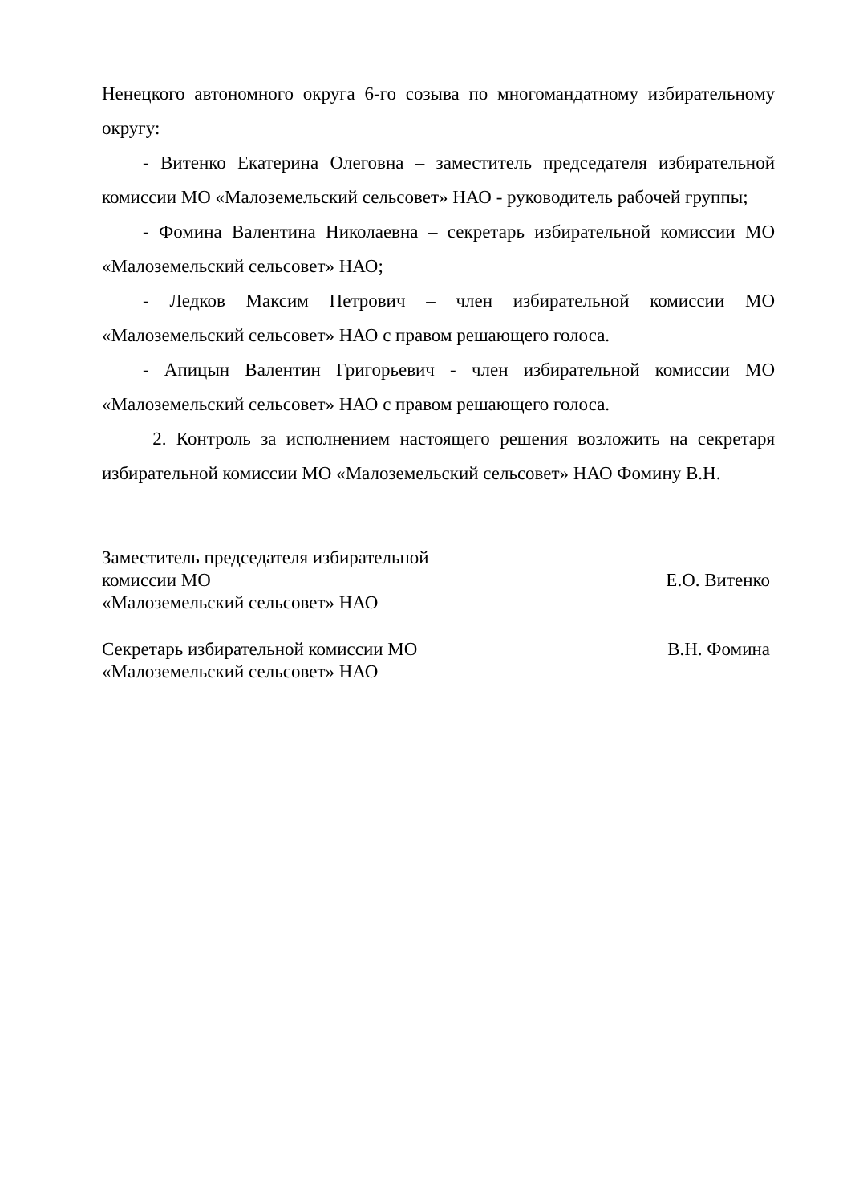Ненецкого автономного округа 6-го созыва по многомандатному избирательному округу:
- Витенко Екатерина Олеговна – заместитель председателя избирательной комиссии МО «Малоземельский сельсовет» НАО - руководитель рабочей группы;
- Фомина Валентина Николаевна – секретарь избирательной комиссии МО «Малоземельский сельсовет» НАО;
- Ледков Максим Петрович – член избирательной комиссии МО «Малоземельский сельсовет» НАО с правом решающего голоса.
- Апицын Валентин Григорьевич - член избирательной комиссии МО «Малоземельский сельсовет» НАО с правом решающего голоса.
2. Контроль за исполнением настоящего решения возложить на секретаря избирательной комиссии МО «Малоземельский сельсовет» НАО Фомину В.Н.
Заместитель председателя избирательной
комиссии МО
«Малоземельский сельсовет» НАО
Е.О. Витенко
Секретарь избирательной комиссии МО
«Малоземельский сельсовет» НАО
В.Н. Фомина